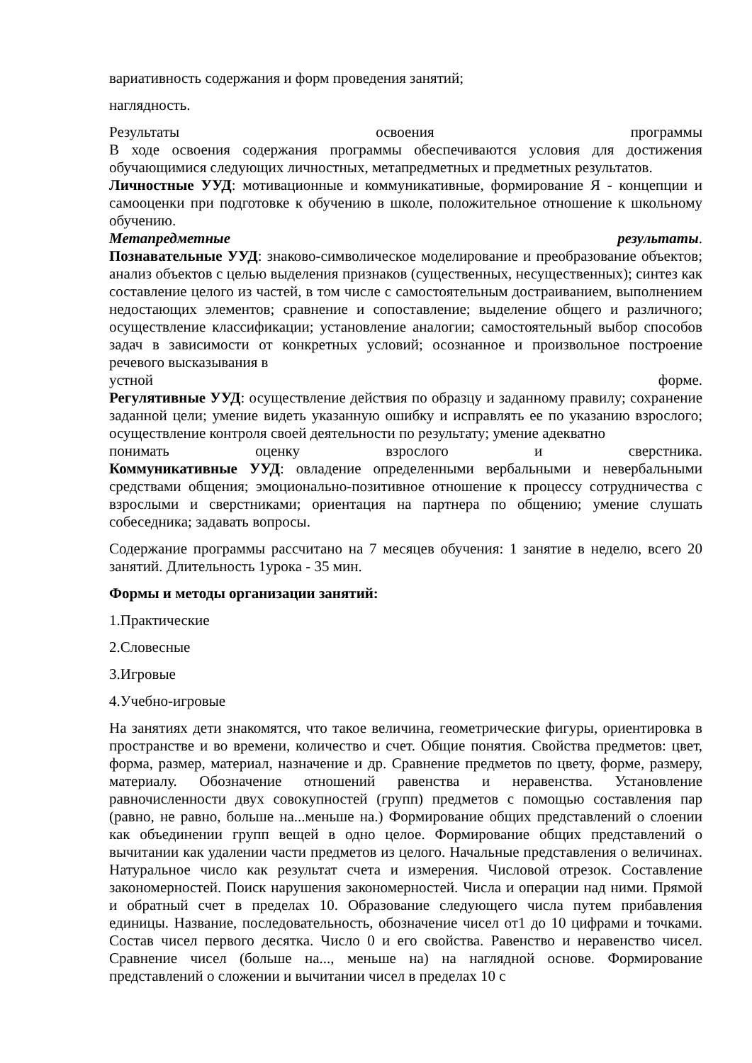вариативность содержания и форм проведения занятий;
наглядность.
Результаты освоения программы
В ходе освоения содержания программы обеспечиваются условия для достижения обучающимися следующих личностных, метапредметных и предметных результатов.
Личностные УУД: мотивационные и коммуникативные, формирование Я - концепции и самооценки при подготовке к обучению в школе, положительное отношение к школьному обучению.
Метапредметные результаты.
Познавательные УУД: знаково-символическое моделирование и преобразование объектов; анализ объектов с целью выделения признаков (существенных, несущественных); синтез как составление целого из частей, в том числе с самостоятельным достраиванием, выполнением недостающих элементов; сравнение и сопоставление; выделение общего и различного; осуществление классификации; установление аналогии; самостоятельный выбор способов задач в зависимости от конкретных условий; осознанное и произвольное построение речевого высказывания в
устной форме.
Регулятивные УУД: осуществление действия по образцу и заданному правилу; сохранение заданной цели; умение видеть указанную ошибку и исправлять ее по указанию взрослого; осуществление контроля своей деятельности по результату; умение адекватно
понимать оценку взрослого и сверстника.
Коммуникативные УУД: овладение определенными вербальными и невербальными средствами общения; эмоционально-позитивное отношение к процессу сотрудничества с взрослыми и сверстниками; ориентация на партнера по общению; умение слушать собеседника; задавать вопросы.
Содержание программы рассчитано на 7 месяцев обучения: 1 занятие в неделю, всего 20 занятий. Длительность 1урока - 35 мин.
Формы и методы организации занятий:
1.Практические
2.Словесные
3.Игровые
4.Учебно-игровые
На занятиях дети знакомятся, что такое величина, геометрические фигуры, ориентировка в пространстве и во времени, количество и счет. Общие понятия. Свойства предметов: цвет, форма, размер, материал, назначение и др. Сравнение предметов по цвету, форме, размеру, материалу. Обозначение отношений равенства и неравенства. Установление равночисленности двух совокупностей (групп) предметов с помощью составления пар (равно, не равно, больше на...меньше на.) Формирование общих представлений о слоении как объединении групп вещей в одно целое. Формирование общих представлений о вычитании как удалении части предметов из целого. Начальные представления о величинах. Натуральное число как результат счета и измерения. Числовой отрезок. Составление закономерностей. Поиск нарушения закономерностей. Числа и операции над ними. Прямой и обратный счет в пределах 10. Образование следующего числа путем прибавления единицы. Название, последовательность, обозначение чисел от1 до 10 цифрами и точками. Состав чисел первого десятка. Число 0 и его свойства. Равенство и неравенство чисел. Сравнение чисел (больше на..., меньше на) на наглядной основе. Формирование представлений о сложении и вычитании чисел в пределах 10 с